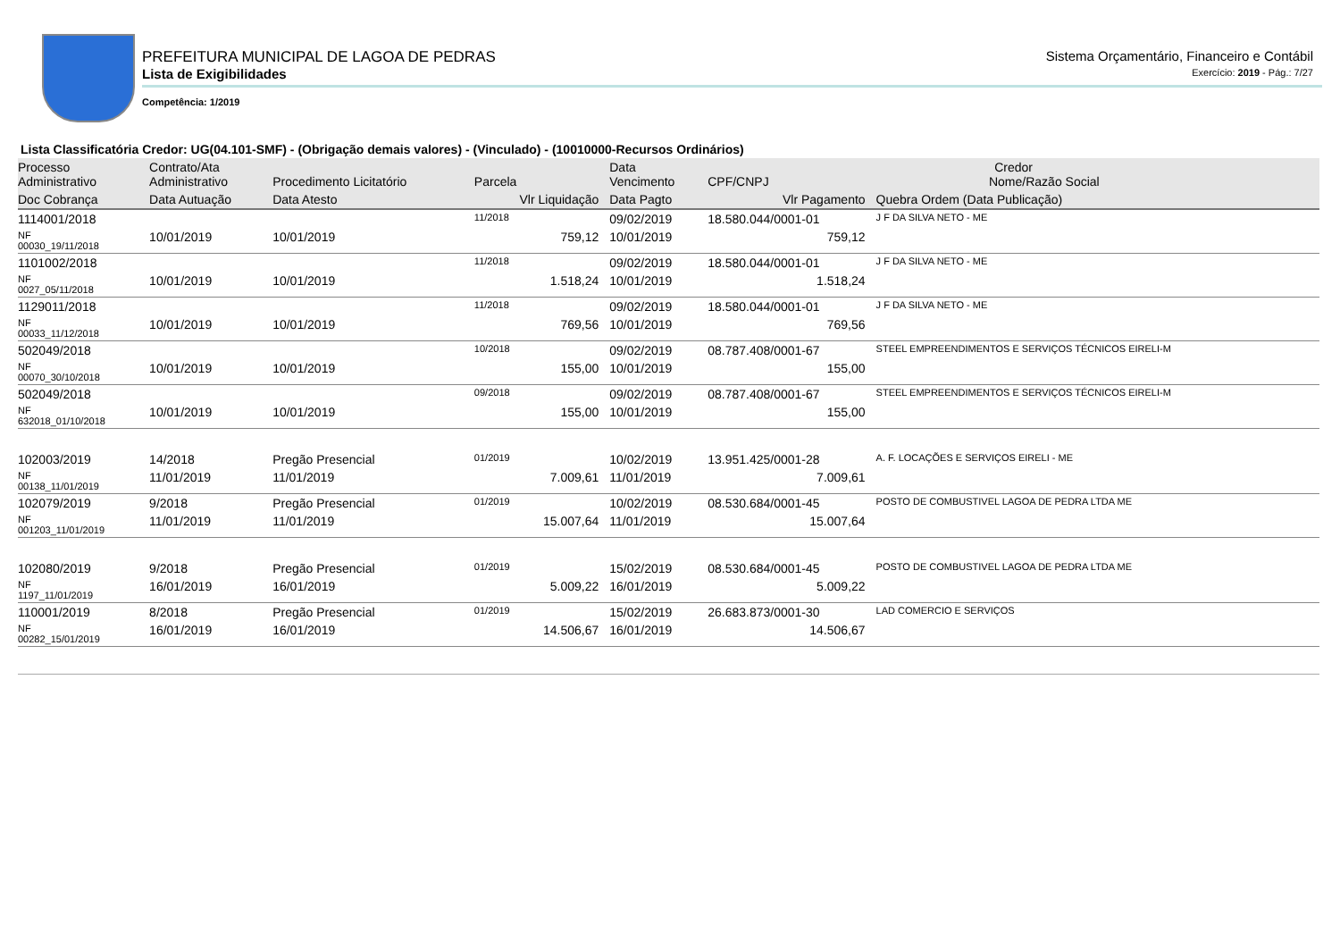PREFEITURA MUNICIPAL DE LAGOA DE PEDRAS
Lista de Exigibilidades
Competência: 1/2019
Sistema Orçamentário, Financeiro e Contábil
Exercício: 2019 - Pág.: 7/27
Lista Classificatória Credor: UG(04.101-SMF) - (Obrigação demais valores) - (Vinculado) - (10010000-Recursos Ordinários)
| Processo Administrativo | Contrato/Ata Administrativo | Procedimento Licitatório | Parcela | Data Vencimento | Credor CPF/CNPJ Nome/Razão Social | |
| --- | --- | --- | --- | --- | --- | --- |
| Doc Cobrança | Data Autuação | Data Atesto | Vlr Liquidação | Data Pagto | Vlr Pagamento | Quebra Ordem (Data Publicação) |
| 1114001/2018 | | | 11/2018 | 09/02/2019 | 18.580.044/0001-01 | J F DA SILVA NETO - ME |
| NF 00030_19/11/2018 | 10/01/2019 | 10/01/2019 | 759,12 | 10/01/2019 | 759,12 | |
| 1101002/2018 | | | 11/2018 | 09/02/2019 | 18.580.044/0001-01 | J F DA SILVA NETO - ME |
| NF 0027_05/11/2018 | 10/01/2019 | 10/01/2019 | 1.518,24 | 10/01/2019 | 1.518,24 | |
| 1129011/2018 | | | 11/2018 | 09/02/2019 | 18.580.044/0001-01 | J F DA SILVA NETO - ME |
| NF 00033_11/12/2018 | 10/01/2019 | 10/01/2019 | 769,56 | 10/01/2019 | 769,56 | |
| 502049/2018 | | | 10/2018 | 09/02/2019 | 08.787.408/0001-67 | STEEL EMPREENDIMENTOS E SERVIÇOS TÉCNICOS EIRELI-M |
| NF 00070_30/10/2018 | 10/01/2019 | 10/01/2019 | 155,00 | 10/01/2019 | 155,00 | |
| 502049/2018 | | | 09/2018 | 09/02/2019 | 08.787.408/0001-67 | STEEL EMPREENDIMENTOS E SERVIÇOS TÉCNICOS EIRELI-M |
| NF 632018_01/10/2018 | 10/01/2019 | 10/01/2019 | 155,00 | 10/01/2019 | 155,00 | |
| 102003/2019 | 14/2018 | Pregão Presencial | 01/2019 | 10/02/2019 | 13.951.425/0001-28 | A. F. LOCAÇÕES E SERVIÇOS EIRELI - ME |
| NF 00138_11/01/2019 | 11/01/2019 | 11/01/2019 | 7.009,61 | 11/01/2019 | 7.009,61 | |
| 102079/2019 | 9/2018 | Pregão Presencial | 01/2019 | 10/02/2019 | 08.530.684/0001-45 | POSTO DE COMBUSTIVEL LAGOA DE PEDRA LTDA ME |
| NF 001203_11/01/2019 | 11/01/2019 | 11/01/2019 | 15.007,64 | 11/01/2019 | 15.007,64 | |
| 102080/2019 | 9/2018 | Pregão Presencial | 01/2019 | 15/02/2019 | 08.530.684/0001-45 | POSTO DE COMBUSTIVEL LAGOA DE PEDRA LTDA ME |
| NF 1197_11/01/2019 | 16/01/2019 | 16/01/2019 | 5.009,22 | 16/01/2019 | 5.009,22 | |
| 110001/2019 | 8/2018 | Pregão Presencial | 01/2019 | 15/02/2019 | 26.683.873/0001-30 | LAD COMERCIO E SERVIÇOS |
| NF 00282_15/01/2019 | 16/01/2019 | 16/01/2019 | 14.506,67 | 16/01/2019 | 14.506,67 | |